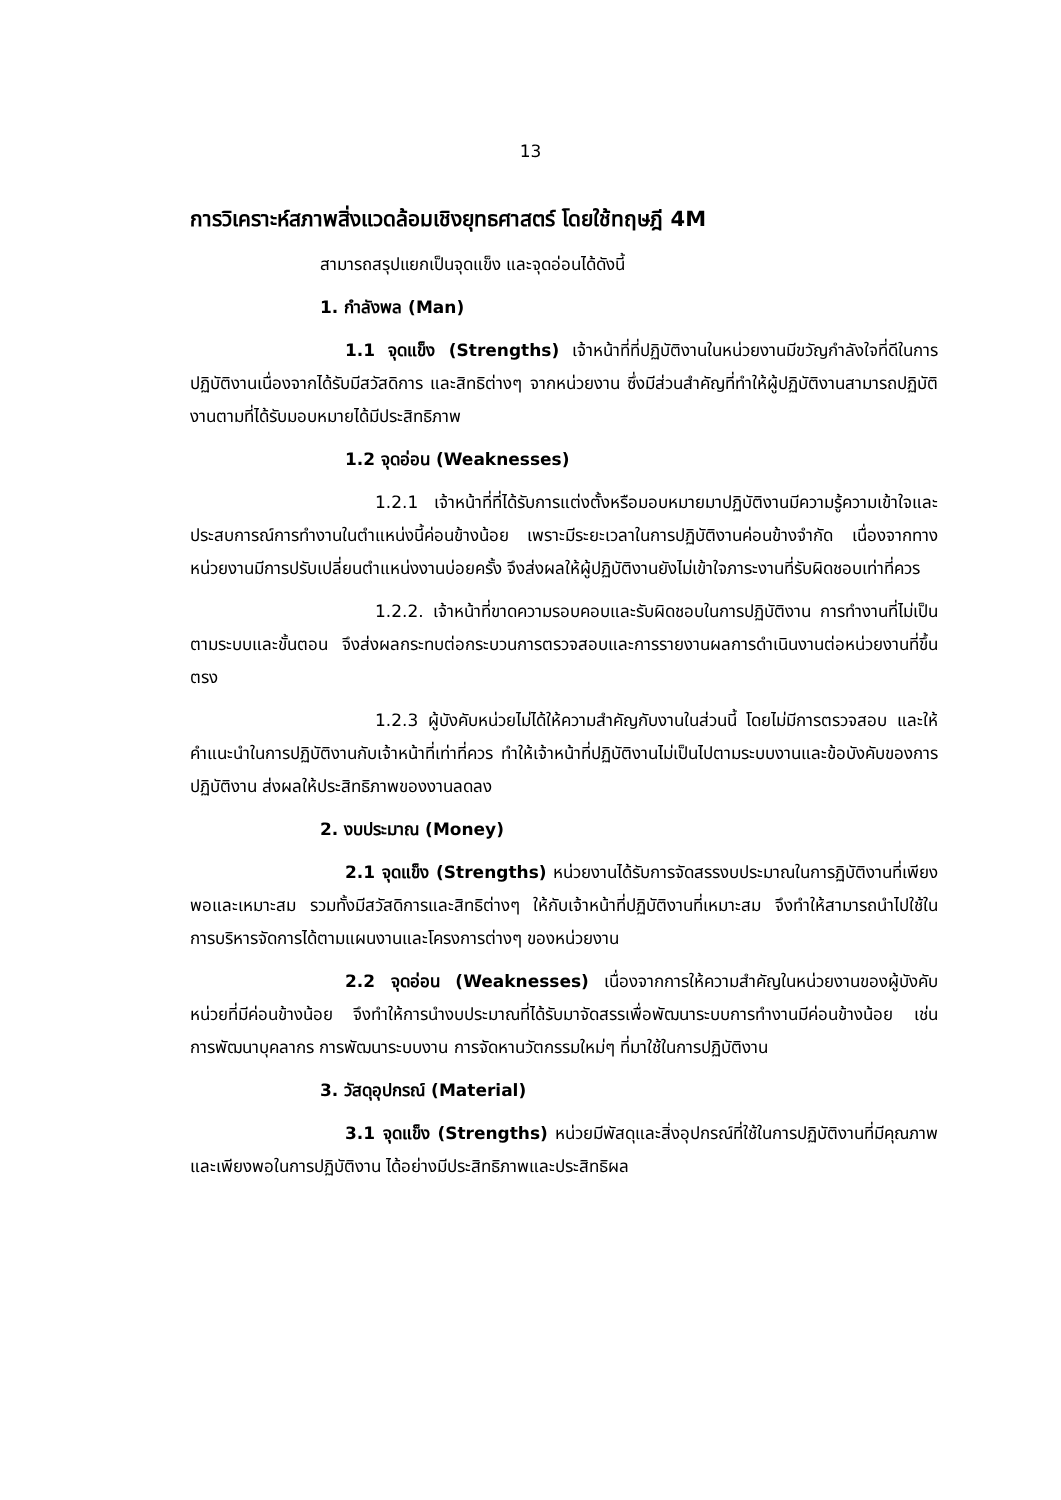13
การวิเคราะห์สภาพสิ่งแวดล้อมเชิงยุทธศาสตร์ โดยใช้ทฤษฎี 4M
สามารถสรุปแยกเป็นจุดแข็ง และจุดอ่อนได้ดังนี้
1. กำลังพล (Man)
1.1 จุดแข็ง (Strengths) เจ้าหน้าที่ที่ปฏิบัติงานในหน่วยงานมีขวัญกำลังใจที่ดีในการปฏิบัติงานเนื่องจากได้รับมีสวัสดิการ และสิทธิต่างๆ จากหน่วยงาน ซึ่งมีส่วนสำคัญที่ทำให้ผู้ปฏิบัติงานสามารถปฏิบัติงานตามที่ได้รับมอบหมายได้มีประสิทธิภาพ
1.2 จุดอ่อน (Weaknesses)
1.2.1 เจ้าหน้าที่ที่ได้รับการแต่งตั้งหรือมอบหมายมาปฏิบัติงานมีความรู้ความเข้าใจและประสบการณ์การทำงานในตำแหน่งนี้ค่อนข้างน้อย เพราะมีระยะเวลาในการปฏิบัติงานค่อนข้างจำกัด เนื่องจากทางหน่วยงานมีการปรับเปลี่ยนตำแหน่งงานบ่อยครั้ง จึงส่งผลให้ผู้ปฏิบัติงานยังไม่เข้าใจภาระงานที่รับผิดชอบเท่าที่ควร
1.2.2. เจ้าหน้าที่ขาดความรอบคอบและรับผิดชอบในการปฏิบัติงาน การทำงานที่ไม่เป็นตามระบบและขั้นตอน จึงส่งผลกระทบต่อกระบวนการตรวจสอบและการรายงานผลการดำเนินงานต่อหน่วยงานที่ขึ้นตรง
1.2.3 ผู้บังคับหน่วยไม่ได้ให้ความสำคัญกับงานในส่วนนี้ โดยไม่มีการตรวจสอบ และให้คำแนะนำในการปฏิบัติงานกับเจ้าหน้าที่เท่าที่ควร ทำให้เจ้าหน้าที่ปฏิบัติงานไม่เป็นไปตามระบบงานและข้อบังคับของการปฏิบัติงาน ส่งผลให้ประสิทธิภาพของงานลดลง
2. งบประมาณ (Money)
2.1 จุดแข็ง (Strengths) หน่วยงานได้รับการจัดสรรงบประมาณในการฏิบัติงานที่เพียงพอและเหมาะสม รวมทั้งมีสวัสดิการและสิทธิต่างๆ ให้กับเจ้าหน้าที่ปฏิบัติงานที่เหมาะสม จึงทำให้สามารถนำไปใช้ในการบริหารจัดการได้ตามแผนงานและโครงการต่างๆ ของหน่วยงาน
2.2 จุดอ่อน (Weaknesses) เนื่องจากการให้ความสำคัญในหน่วยงานของผู้บังคับหน่วยที่มีค่อนข้างน้อย จึงทำให้การนำงบประมาณที่ได้รับมาจัดสรรเพื่อพัฒนาระบบการทำงานมีค่อนข้างน้อย เช่น การพัฒนาบุคลากร การพัฒนาระบบงาน การจัดหานวัตกรรมใหม่ๆ ที่มาใช้ในการปฏิบัติงาน
3. วัสดุอุปกรณ์ (Material)
3.1 จุดแข็ง (Strengths) หน่วยมีพัสดุและสิ่งอุปกรณ์ที่ใช้ในการปฏิบัติงานที่มีคุณภาพและเพียงพอในการปฏิบัติงาน ได้อย่างมีประสิทธิภาพและประสิทธิผล